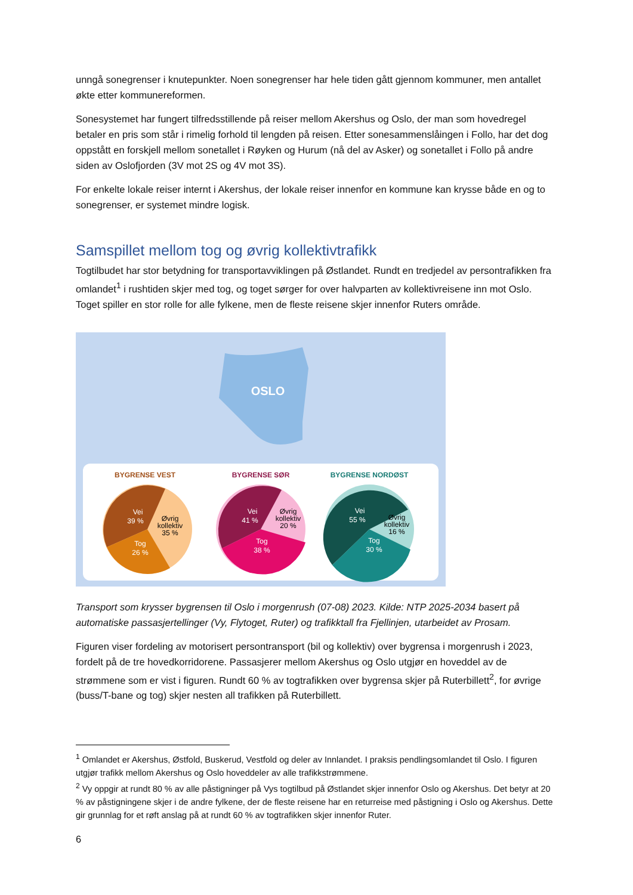unngå sonegrenser i knutepunkter. Noen sonegrenser har hele tiden gått gjennom kommuner, men antallet økte etter kommunereformen.
Sonesystemet har fungert tilfredsstillende på reiser mellom Akershus og Oslo, der man som hovedregel betaler en pris som står i rimelig forhold til lengden på reisen. Etter sonesammenslåingen i Follo, har det dog oppstått en forskjell mellom sonetallet i Røyken og Hurum (nå del av Asker) og sonetallet i Follo på andre siden av Oslofjorden (3V mot 2S og 4V mot 3S).
For enkelte lokale reiser internt i Akershus, der lokale reiser innenfor en kommune kan krysse både en og to sonegrenser, er systemet mindre logisk.
Samspillet mellom tog og øvrig kollektivtrafikk
Togtilbudet har stor betydning for transportavviklingen på Østlandet. Rundt en tredjedel av persontrafikken fra omlandet<sup>1</sup> i rushtiden skjer med tog, og toget sørger for over halvparten av kollektivreisene inn mot Oslo. Toget spiller en stor rolle for alle fylkene, men de fleste reisene skjer innenfor Ruters område.
OSLO
BYGRENSE VEST
BYGRENSE SØR
BYGRENSE NORDØST
Vei
39 %
Tog
26 %
Vei
41 %
Tog
38 %
Vei
55 %
Tog
30 %
Øvrig
kollektiv
35 %
Øvrig
kollektiv
20 %
Øvrig
kollektiv
16 %
Transport som krysser bygrensen til Oslo i morgenrush (07-08) 2023. Kilde: NTP 2025-2034 basert på automatiske passasjertellinger (Vy, Flytoget, Ruter) og trafikktall fra Fjellinjen, utarbeidet av Prosam.
Figuren viser fordeling av motorisert persontransport (bil og kollektiv) over bygrensa i morgenrush i 2023, fordelt på de tre hovedkorridorene. Passasjerer mellom Akershus og Oslo utgjør en hoveddel av de strømmene som er vist i figuren. Rundt 60 % av togtrafikken over bygrensa skjer på Ruterbillett<sup>2</sup>, for øvrige (buss/T-bane og tog) skjer nesten all trafikken på Ruterbillett.
<sup>1</sup> Omlandet er Akershus, Østfold, Buskerud, Vestfold og deler av Innlandet. I praksis pendlingsomlandet til Oslo. I figuren utgjør trafikk mellom Akershus og Oslo hoveddeler av alle trafikkstrømmene.
<sup>2</sup> Vy oppgir at rundt 80 % av alle påstigninger på Vys togtilbud på Østlandet skjer innenfor Oslo og Akershus. Det betyr at 20 % av påstigningene skjer i de andre fylkene, der de fleste reisene har en returreise med påstigning i Oslo og Akershus. Dette gir grunnlag for et røft anslag på at rundt 60 % av togtrafikken skjer innenfor Ruter.
6